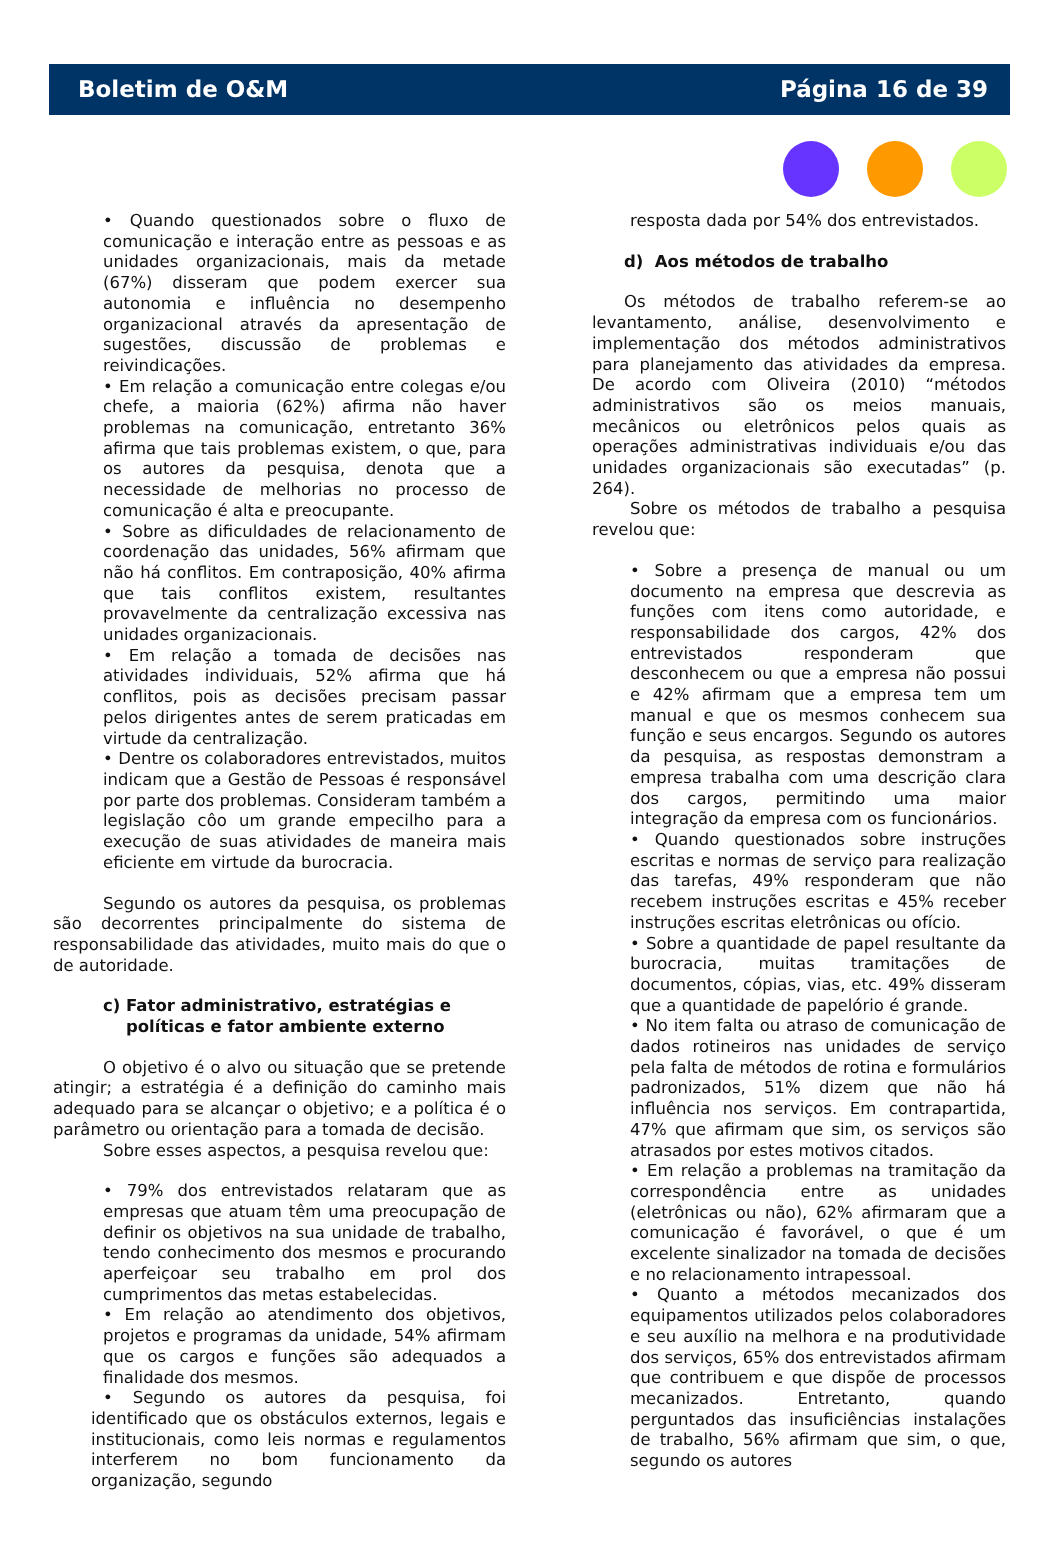Boletim de O&M Página 16 de 39
• Quando questionados sobre o fluxo de comunicação e interação entre as pessoas e as unidades organizacionais, mais da metade (67%) disseram que podem exercer sua autonomia e influência no desempenho organizacional através da apresentação de sugestões, discussão de problemas e reivindicações.
• Em relação a comunicação entre colegas e/ou chefe, a maioria (62%) afirma não haver problemas na comunicação, entretanto 36% afirma que tais problemas existem, o que, para os autores da pesquisa, denota que a necessidade de melhorias no processo de comunicação é alta e preocupante.
• Sobre as dificuldades de relacionamento de coordenação das unidades, 56% afirmam que não há conflitos. Em contraposição, 40% afirma que tais conflitos existem, resultantes provavelmente da centralização excessiva nas unidades organizacionais.
• Em relação a tomada de decisões nas atividades individuais, 52% afirma que há conflitos, pois as decisões precisam passar pelos dirigentes antes de serem praticadas em virtude da centralização.
• Dentre os colaboradores entrevistados, muitos indicam que a Gestão de Pessoas é responsável por parte dos problemas. Consideram também a legislação côo um grande empecilho para a execução de suas atividades de maneira mais eficiente em virtude da burocracia.
Segundo os autores da pesquisa, os problemas são decorrentes principalmente do sistema de responsabilidade das atividades, muito mais do que o de autoridade.
c) Fator administrativo, estratégias e
políticas e fator ambiente externo
O objetivo é o alvo ou situação que se pretende atingir; a estratégia é a definição do caminho mais adequado para se alcançar o objetivo; e a política é o parâmetro ou orientação para a tomada de decisão.
Sobre esses aspectos, a pesquisa revelou que:
• 79% dos entrevistados relataram que as empresas que atuam têm uma preocupação de definir os objetivos na sua unidade de trabalho, tendo conhecimento dos mesmos e procurando aperfeiçoar seu trabalho em prol dos cumprimentos das metas estabelecidas.
• Em relação ao atendimento dos objetivos, projetos e programas da unidade, 54% afirmam que os cargos e funções são adequados a finalidade dos mesmos.
• Segundo os autores da pesquisa, foi identificado que os obstáculos externos, legais e institucionais, como leis normas e regulamentos interferem no bom funcionamento da organização, segundo
resposta dada por 54% dos entrevistados.
d) Aos métodos de trabalho
Os métodos de trabalho referem-se ao levantamento, análise, desenvolvimento e implementação dos métodos administrativos para planejamento das atividades da empresa. De acordo com Oliveira (2010) “métodos administrativos são os meios manuais, mecânicos ou eletrônicos pelos quais as operações administrativas individuais e/ou das unidades organizacionais são executadas” (p. 264).
Sobre os métodos de trabalho a pesquisa revelou que:
• Sobre a presença de manual ou um documento na empresa que descrevia as funções com itens como autoridade, e responsabilidade dos cargos, 42% dos entrevistados responderam que desconhecem ou que a empresa não possui e 42% afirmam que a empresa tem um manual e que os mesmos conhecem sua função e seus encargos. Segundo os autores da pesquisa, as respostas demonstram a empresa trabalha com uma descrição clara dos cargos, permitindo uma maior integração da empresa com os funcionários.
• Quando questionados sobre instruções escritas e normas de serviço para realização das tarefas, 49% responderam que não recebem instruções escritas e 45% receber instruções escritas eletrônicas ou ofício.
• Sobre a quantidade de papel resultante da burocracia, muitas tramitações de documentos, cópias, vias, etc. 49% disseram que a quantidade de papelório é grande.
• No item falta ou atraso de comunicação de dados rotineiros nas unidades de serviço pela falta de métodos de rotina e formulários padronizados, 51% dizem que não há influência nos serviços. Em contrapartida, 47% que afirmam que sim, os serviços são atrasados por estes motivos citados.
• Em relação a problemas na tramitação da correspondência entre as unidades (eletrônicas ou não), 62% afirmaram que a comunicação é favorável, o que é um excelente sinalizador na tomada de decisões e no relacionamento intrapessoal.
• Quanto a métodos mecanizados dos equipamentos utilizados pelos colaboradores e seu auxílio na melhora e na produtividade dos serviços, 65% dos entrevistados afirmam que contribuem e que dispõe de processos mecanizados. Entretanto, quando perguntados das insuficiências instalações de trabalho, 56% afirmam que sim, o que, segundo os autores